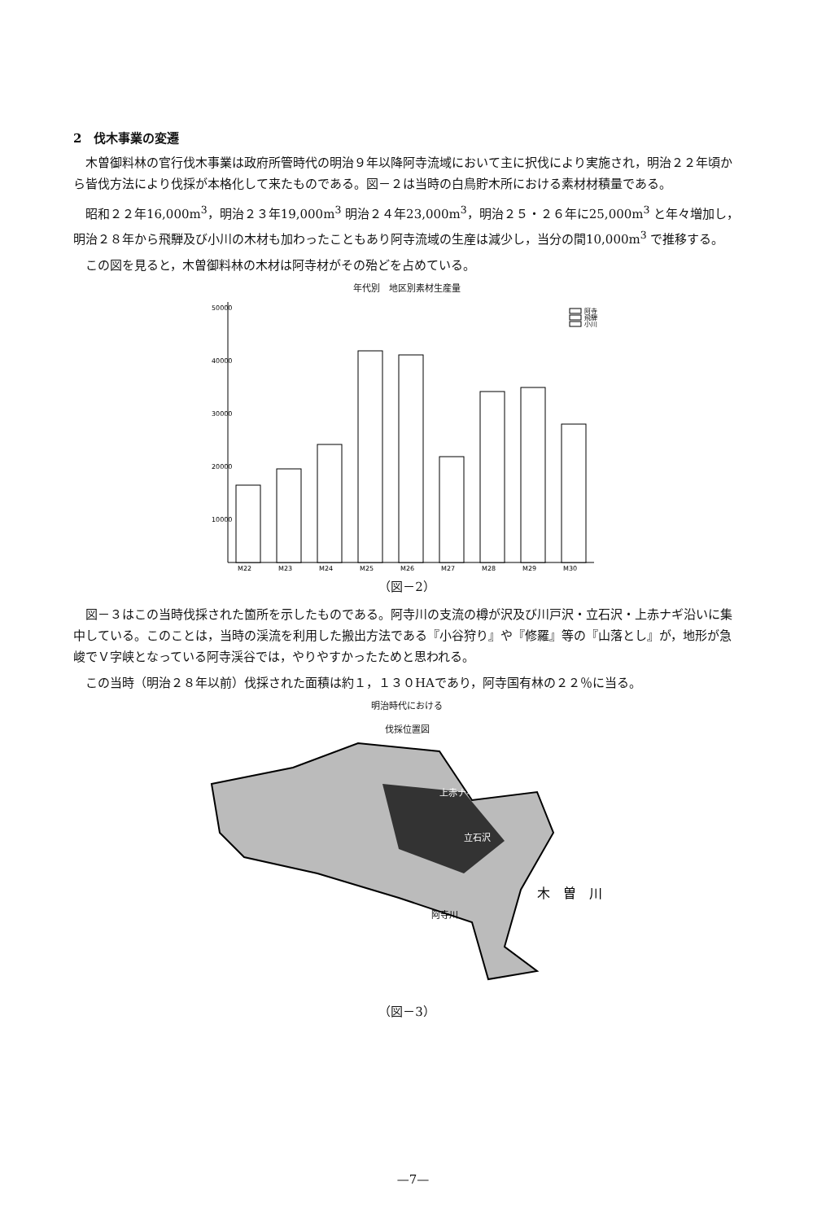2　伐木事業の変遷
木曽御料林の官行伐木事業は政府所管時代の明治９年以降阿寺流域において主に択伐により実施され，明治２２年頃から皆伐方法により伐採が本格化して来たものである。図－２は当時の白鳥貯木所における素材材積量である。
昭和２２年16,000m<sup>3</sup>，明治２３年19,000m<sup>3</sup> 明治２４年23,000m<sup>3</sup>，明治２５・２６年に25,000m<sup>3</sup> と年々増加し，明治２８年から飛騨及び小川の木材も加わったこともあり阿寺流域の生産は減少し，当分の間10,000m<sup>3</sup> で推移する。
この図を見ると，木曽御料林の木材は阿寺材がその殆どを占めている。
年代別　地区別素材生産量
50000
40000
30000
20000
10000
阿寺
飛騨
小川
M22
M23
M24
M25
M26
M27
M28
M29
M30
（図－2）
図－３はこの当時伐採された箇所を示したものである。阿寺川の支流の樽が沢及び川戸沢・立石沢・上赤ナギ沿いに集中している。このことは，当時の渓流を利用した搬出方法である『小谷狩り』や『修羅』等の『山落とし』が，地形が急峻でＶ字峡となっている阿寺渓谷では，やりやすかったためと思われる。
この当時（明治２８年以前）伐採された面積は約１，１３０HAであり，阿寺国有林の２２％に当る。
明治時代における
伐採位置図
上赤ナギ
立石沢
阿寺川
木　曽　川
（図－3）
—7—